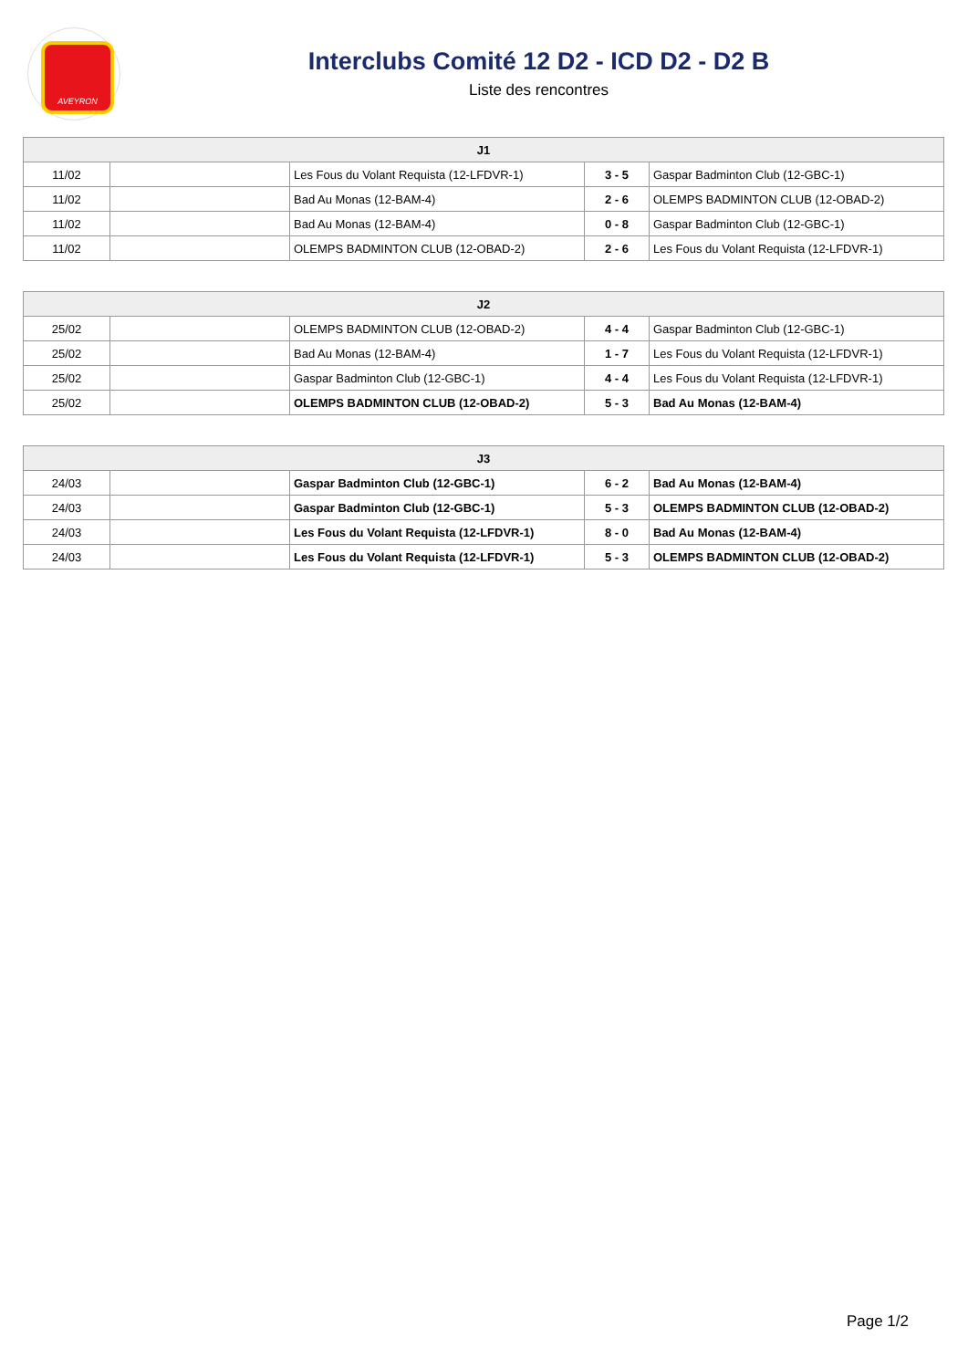AVEYRON
Interclubs Comité 12 D2 - ICD D2 - D2 B
Liste des rencontres
| J1 | | | | |
| --- | --- | --- | --- | --- |
| 11/02 | | Les Fous du Volant Requista (12-LFDVR-1) | 3 - 5 | Gaspar Badminton Club (12-GBC-1) |
| 11/02 | | Bad Au Monas (12-BAM-4) | 2 - 6 | OLEMPS BADMINTON CLUB (12-OBAD-2) |
| 11/02 | | Bad Au Monas (12-BAM-4) | 0 - 8 | Gaspar Badminton Club (12-GBC-1) |
| 11/02 | | OLEMPS BADMINTON CLUB (12-OBAD-2) | 2 - 6 | Les Fous du Volant Requista (12-LFDVR-1) |
| J2 | | | | |
| --- | --- | --- | --- | --- |
| 25/02 | | OLEMPS BADMINTON CLUB (12-OBAD-2) | 4 - 4 | Gaspar Badminton Club (12-GBC-1) |
| 25/02 | | Bad Au Monas (12-BAM-4) | 1 - 7 | Les Fous du Volant Requista (12-LFDVR-1) |
| 25/02 | | Gaspar Badminton Club (12-GBC-1) | 4 - 4 | Les Fous du Volant Requista (12-LFDVR-1) |
| 25/02 | | OLEMPS BADMINTON CLUB (12-OBAD-2) | 5 - 3 | Bad Au Monas (12-BAM-4) |
| J3 | | | | |
| --- | --- | --- | --- | --- |
| 24/03 | | Gaspar Badminton Club (12-GBC-1) | 6 - 2 | Bad Au Monas (12-BAM-4) |
| 24/03 | | Gaspar Badminton Club (12-GBC-1) | 5 - 3 | OLEMPS BADMINTON CLUB (12-OBAD-2) |
| 24/03 | | Les Fous du Volant Requista (12-LFDVR-1) | 8 - 0 | Bad Au Monas (12-BAM-4) |
| 24/03 | | Les Fous du Volant Requista (12-LFDVR-1) | 5 - 3 | OLEMPS BADMINTON CLUB (12-OBAD-2) |
Page 1/2